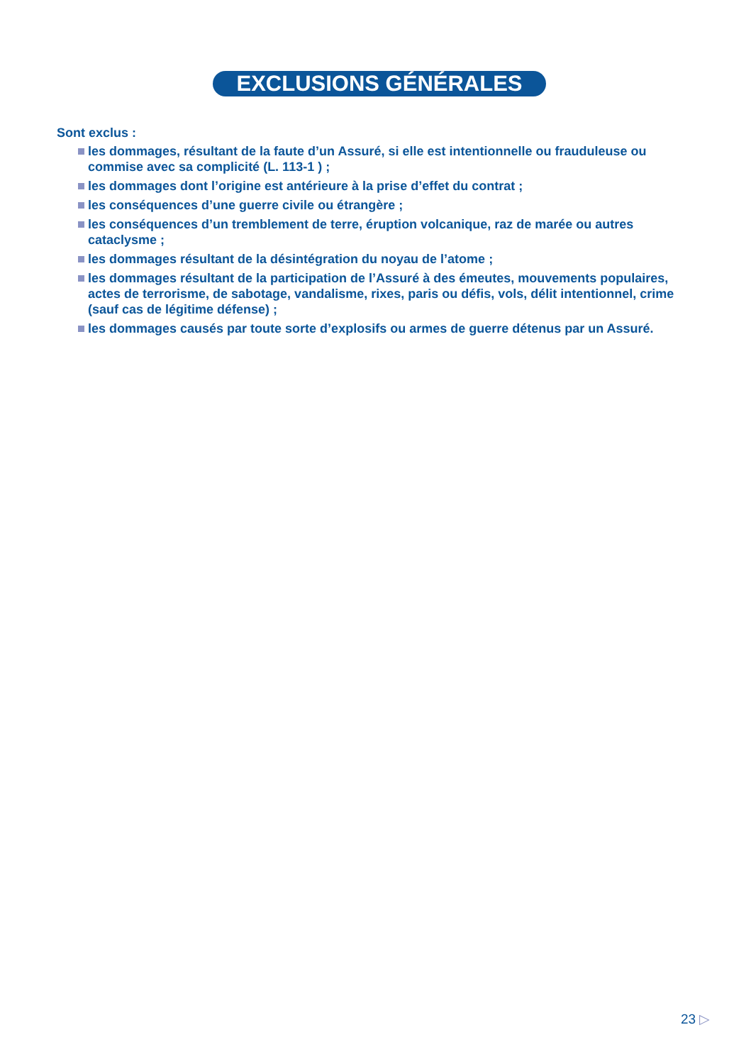EXCLUSIONS GÉNÉRALES
Sont exclus :
les dommages, résultant de la faute d’un Assuré, si elle est intentionnelle ou frauduleuse ou commise avec sa complicité (L. 113-1 ) ;
les dommages dont l’origine est antérieure à la prise d’effet du contrat ;
les conséquences d’une guerre civile ou étrangère ;
les conséquences d’un tremblement de terre, éruption volcanique, raz de marée ou autres cataclysme ;
les dommages résultant de la désintégration du noyau de l’atome ;
les dommages résultant de la participation de l’Assuré à des émeutes, mouvements populaires, actes de terrorisme, de sabotage, vandalisme, rixes, paris ou défis, vols, délit intentionnel, crime (sauf cas de légitime défense) ;
les dommages causés par toute sorte d’explosifs ou armes de guerre détenus par un Assuré.
23 ▷